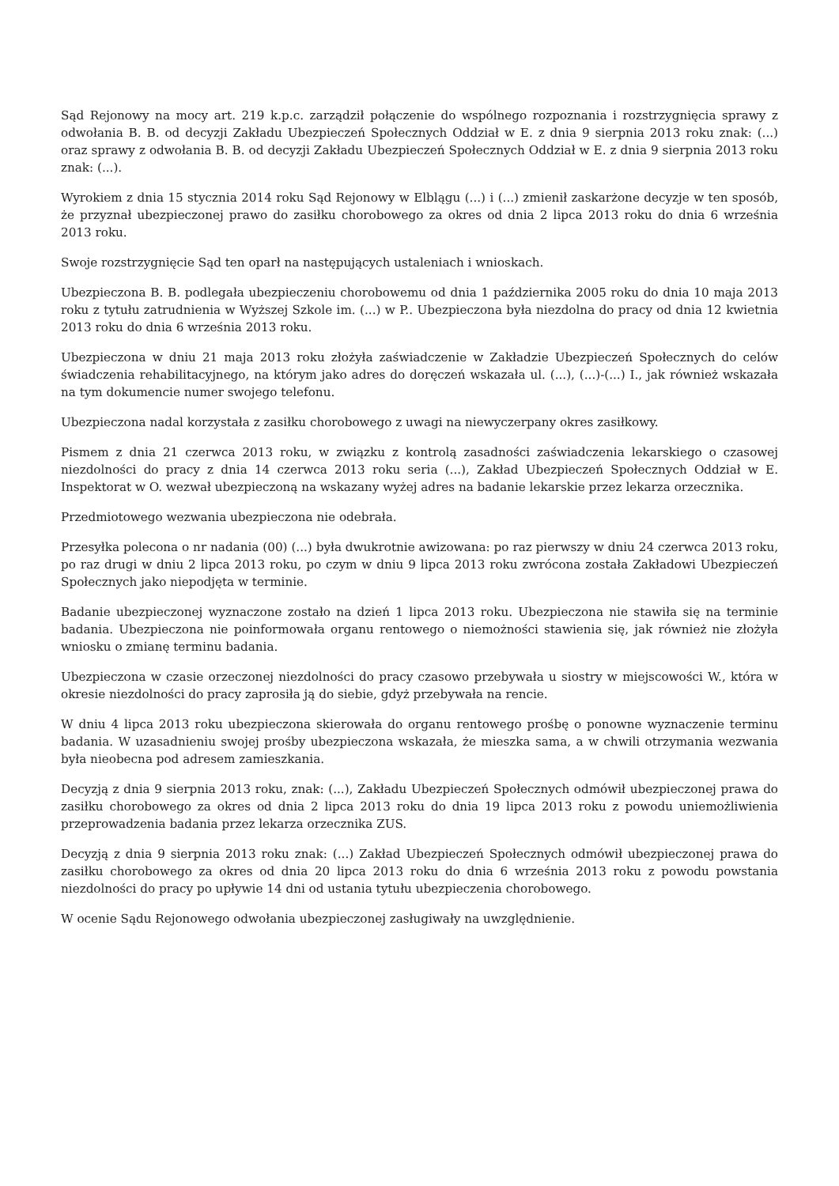Sąd Rejonowy na mocy art. 219 k.p.c. zarządził połączenie do wspólnego rozpoznania i rozstrzygnięcia sprawy z odwołania B. B. od decyzji Zakładu Ubezpieczeń Społecznych Oddział w E. z dnia 9 sierpnia 2013 roku znak: (...) oraz sprawy z odwołania B. B. od decyzji Zakładu Ubezpieczeń Społecznych Oddział w E. z dnia 9 sierpnia 2013 roku znak: (...).
Wyrokiem z dnia 15 stycznia 2014 roku Sąd Rejonowy w Elblągu (...) i (...) zmienił zaskarżone decyzje w ten sposób, że przyznał ubezpieczonej prawo do zasiłku chorobowego za okres od dnia 2 lipca 2013 roku do dnia 6 września 2013 roku.
Swoje rozstrzygnięcie Sąd ten oparł na następujących ustaleniach i wnioskach.
Ubezpieczona B. B. podlegała ubezpieczeniu chorobowemu od dnia 1 października 2005 roku do dnia 10 maja 2013 roku z tytułu zatrudnienia w Wyższej Szkole im. (...) w P.. Ubezpieczona była niezdolna do pracy od dnia 12 kwietnia 2013 roku do dnia 6 września 2013 roku.
Ubezpieczona w dniu 21 maja 2013 roku złożyła zaświadczenie w Zakładzie Ubezpieczeń Społecznych do celów świadczenia rehabilitacyjnego, na którym jako adres do doręczeń wskazała ul. (...), (...)-(...) I., jak również wskazała na tym dokumencie numer swojego telefonu.
Ubezpieczona nadal korzystała z zasiłku chorobowego z uwagi na niewyczerpany okres zasiłkowy.
Pismem z dnia 21 czerwca 2013 roku, w związku z kontrolą zasadności zaświadczenia lekarskiego o czasowej niezdolności do pracy z dnia 14 czerwca 2013 roku seria (...), Zakład Ubezpieczeń Społecznych Oddział w E. Inspektorat w O. wezwał ubezpieczoną na wskazany wyżej adres na badanie lekarskie przez lekarza orzecznika.
Przedmiotowego wezwania ubezpieczona nie odebrała.
Przesyłka polecona o nr nadania (00) (...) była dwukrotnie awizowana: po raz pierwszy w dniu 24 czerwca 2013 roku, po raz drugi w dniu 2 lipca 2013 roku, po czym w dniu 9 lipca 2013 roku zwrócona została Zakładowi Ubezpieczeń Społecznych jako niepodjęta w terminie.
Badanie ubezpieczonej wyznaczone zostało na dzień 1 lipca 2013 roku. Ubezpieczona nie stawiła się na terminie badania. Ubezpieczona nie poinformowała organu rentowego o niemożności stawienia się, jak również nie złożyła wniosku o zmianę terminu badania.
Ubezpieczona w czasie orzeczonej niezdolności do pracy czasowo przebywała u siostry w miejscowości W., która w okresie niezdolności do pracy zaprosiła ją do siebie, gdyż przebywała na rencie.
W dniu 4 lipca 2013 roku ubezpieczona skierowała do organu rentowego prośbę o ponowne wyznaczenie terminu badania. W uzasadnieniu swojej prośby ubezpieczona wskazała, że mieszka sama, a w chwili otrzymania wezwania była nieobecna pod adresem zamieszkania.
Decyzją z dnia 9 sierpnia 2013 roku, znak: (...), Zakładu Ubezpieczeń Społecznych odmówił ubezpieczonej prawa do zasiłku chorobowego za okres od dnia 2 lipca 2013 roku do dnia 19 lipca 2013 roku z powodu uniemożliwienia przeprowadzenia badania przez lekarza orzecznika ZUS.
Decyzją z dnia 9 sierpnia 2013 roku znak: (...) Zakład Ubezpieczeń Społecznych odmówił ubezpieczonej prawa do zasiłku chorobowego za okres od dnia 20 lipca 2013 roku do dnia 6 września 2013 roku z powodu powstania niezdolności do pracy po upływie 14 dni od ustania tytułu ubezpieczenia chorobowego.
W ocenie Sądu Rejonowego odwołania ubezpieczonej zasługiwały na uwzględnienie.